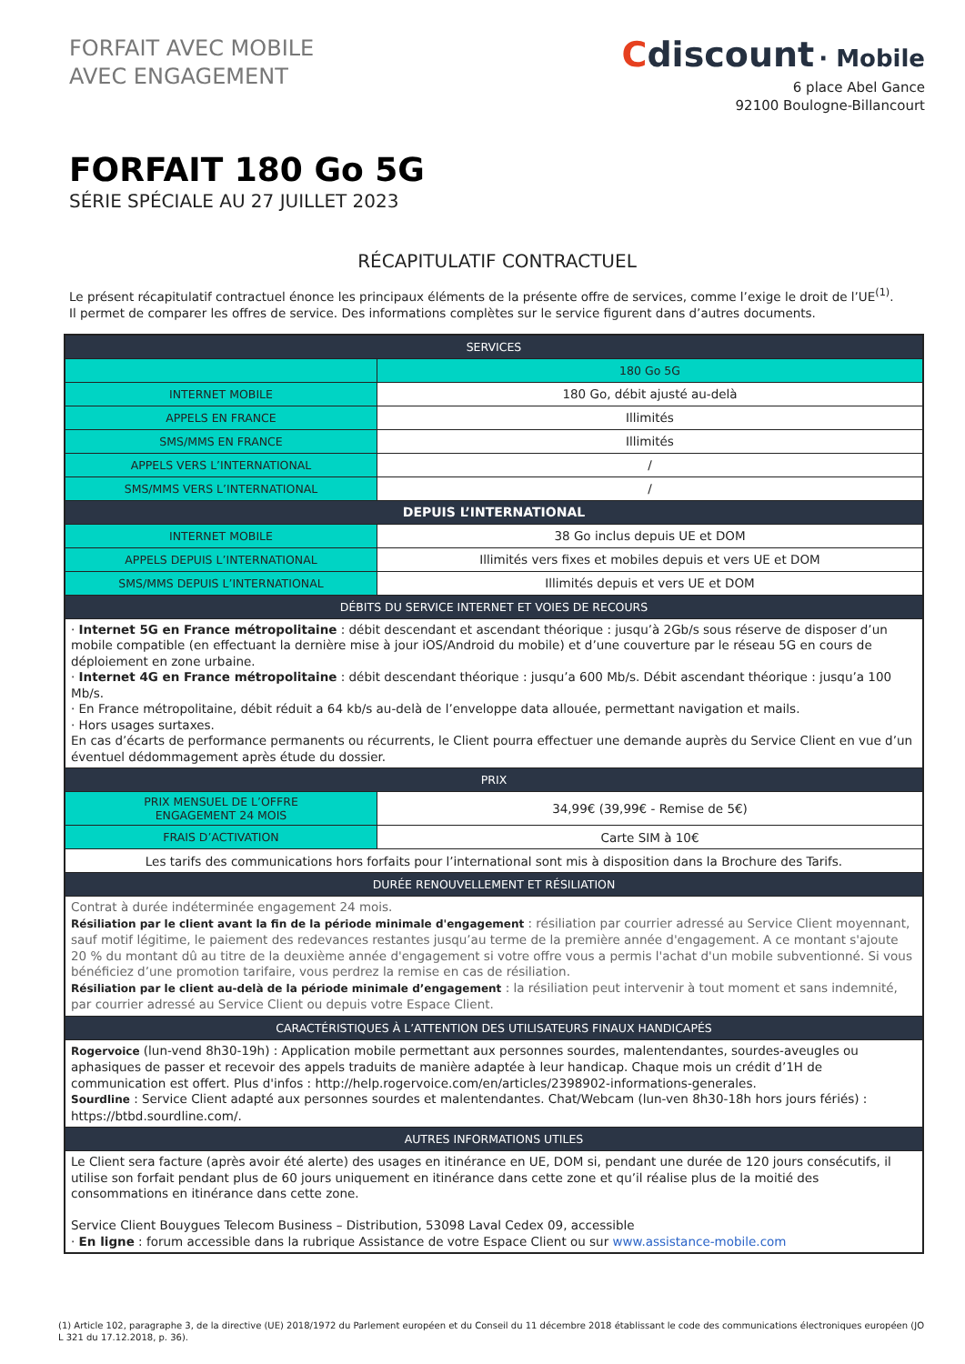FORFAIT AVEC MOBILE
AVEC ENGAGEMENT
Cdiscount · Mobile
6 place Abel Gance
92100 Boulogne-Billancourt
FORFAIT 180 Go 5G
SÉRIE SPÉCIALE AU 27 JUILLET 2023
RÉCAPITULATIF CONTRACTUEL
Le présent récapitulatif contractuel énonce les principaux éléments de la présente offre de services, comme l’exige le droit de l’UE<sup>(1)</sup>.
Il permet de comparer les offres de service. Des informations complètes sur le service figurent dans d’autres documents.
| SERVICES | |
| --- | --- |
| | 180 Go 5G |
| INTERNET MOBILE | 180 Go, débit ajusté au-delà |
| APPELS EN FRANCE | Illimités |
| SMS/MMS EN FRANCE | Illimités |
| APPELS VERS L’INTERNATIONAL | / |
| SMS/MMS VERS L’INTERNATIONAL | / |
| DEPUIS L’INTERNATIONAL | |
| INTERNET MOBILE | 38 Go inclus depuis UE et DOM |
| APPELS DEPUIS L’INTERNATIONAL | Illimités vers fixes et mobiles depuis et vers UE et DOM |
| SMS/MMS DEPUIS L’INTERNATIONAL | Illimités depuis et vers UE et DOM |
| DÉBITS DU SERVICE INTERNET ET VOIES DE RECOURS | |
| · Internet 5G en France métropolitaine : débit descendant et ascendant théorique : jusqu’à 2Gb/s sous réserve de disposer d’un mobile compatible (en effectuant la dernière mise à jour iOS/Android du mobile) et d’une couverture par le réseau 5G en cours de déploiement en zone urbaine. · Internet 4G en France métropolitaine : débit descendant théorique : jusqu’a 600 Mb/s. Débit ascendant théorique : jusqu’a 100 Mb/s. · En France métropolitaine, débit réduit a 64 kb/s au-delà de l’enveloppe data allouée, permettant navigation et mails. · Hors usages surtaxes. En cas d’écarts de performance permanents ou récurrents, le Client pourra effectuer une demande auprès du Service Client en vue d’un éventuel dédommagement après étude du dossier. | |
| PRIX | |
| PRIX MENSUEL DE L’OFFRE ENGAGEMENT 24 MOIS | 34,99€ (39,99€ - Remise de 5€) |
| FRAIS D’ACTIVATION | Carte SIM à 10€ |
| Les tarifs des communications hors forfaits pour l’international sont mis à disposition dans la Brochure des Tarifs. | |
| DURÉE RENOUVELLEMENT ET RÉSILIATION | |
| Contrat à durée indéterminée engagement 24 mois. Résiliation par le client avant la fin de la période minimale d'engagement : résiliation par courrier adressé au Service Client moyennant, sauf motif légitime, le paiement des redevances restantes jusqu’au terme de la première année d'engagement. A ce montant s'ajoute 20 % du montant dû au titre de la deuxième année d'engagement si votre offre vous a permis l'achat d'un mobile subventionné. Si vous bénéficiez d’une promotion tarifaire, vous perdrez la remise en cas de résiliation. Résiliation par le client au-delà de la période minimale d’engagement : la résiliation peut intervenir à tout moment et sans indemnité, par courrier adressé au Service Client ou depuis votre Espace Client. | |
| CARACTÉRISTIQUES À L’ATTENTION DES UTILISATEURS FINAUX HANDICAPÉS | |
| Rogervoice (lun-vend 8h30-19h) : Application mobile permettant aux personnes sourdes, malentendantes, sourdes-aveugles ou aphasiques de passer et recevoir des appels traduits de manière adaptée à leur handicap. Chaque mois un crédit d’1H de communication est offert. Plus d'infos : http://help.rogervoice.com/en/articles/2398902-informations-generales. Sourdline : Service Client adapté aux personnes sourdes et malentendantes. Chat/Webcam (lun-ven 8h30-18h hors jours fériés) : https://btbd.sourdline.com/. | |
| AUTRES INFORMATIONS UTILES | |
| Le Client sera facture (après avoir été alerte) des usages en itinérance en UE, DOM si, pendant une durée de 120 jours consécutifs, il utilise son forfait pendant plus de 60 jours uniquement en itinérance dans cette zone et qu’il réalise plus de la moitié des consommations en itinérance dans cette zone. Service Client Bouygues Telecom Business – Distribution, 53098 Laval Cedex 09, accessible · En ligne : forum accessible dans la rubrique Assistance de votre Espace Client ou sur www.assistance-mobile.com | |
(1) Article 102, paragraphe 3, de la directive (UE) 2018/1972 du Parlement européen et du Conseil du 11 décembre 2018 établissant le code des communications électroniques européen (JO L 321 du 17.12.2018, p. 36).